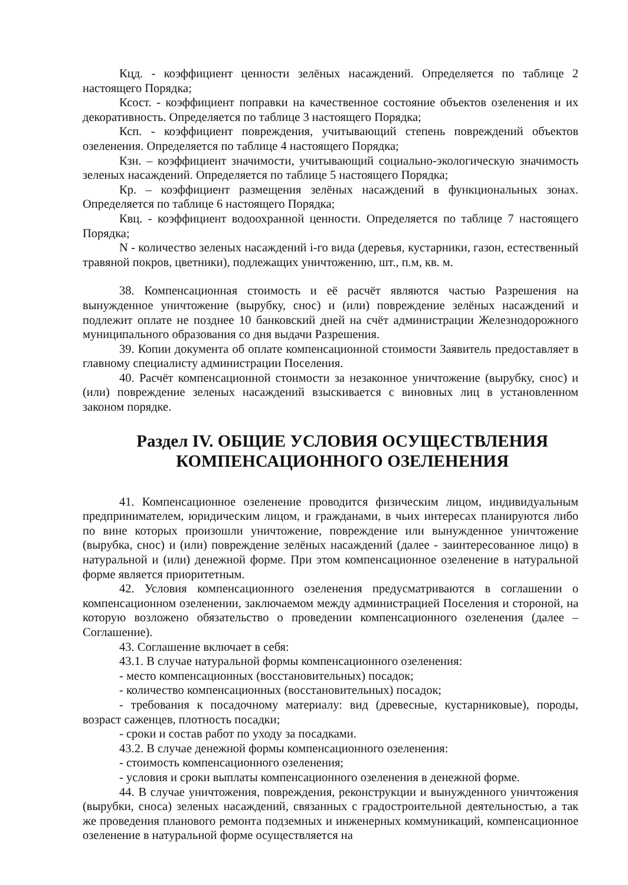Кцд. - коэффициент ценности зелёных насаждений. Определяется по таблице 2 настоящего Порядка;
Ксост. - коэффициент поправки на качественное состояние объектов озеленения и их декоративность. Определяется по таблице 3 настоящего Порядка;
Ксп. - коэффициент повреждения, учитывающий степень повреждений объектов озеленения. Определяется по таблице 4 настоящего Порядка;
Кзн. – коэффициент значимости, учитывающий социально-экологическую значимость зеленых насаждений. Определяется по таблице 5 настоящего Порядка;
Кр. – коэффициент размещения зелёных насаждений в функциональных зонах. Определяется по таблице 6 настоящего Порядка;
Квц. - коэффициент водоохранной ценности. Определяется по таблице 7 настоящего Порядка;
N - количество зеленых насаждений i-го вида (деревья, кустарники, газон, естественный травяной покров, цветники), подлежащих уничтожению, шт., п.м, кв. м.
38. Компенсационная стоимость и её расчёт являются частью Разрешения на вынужденное уничтожение (вырубку, снос) и (или) повреждение зелёных насаждений и подлежит оплате не позднее 10 банковский дней на счёт администрации Железнодорожного муниципального образования со дня выдачи Разрешения.
39. Копии документа об оплате компенсационной стоимости Заявитель предоставляет в главному специалисту администрации Поселения.
40. Расчёт компенсационной стоимости за незаконное уничтожение (вырубку, снос) и (или) повреждение зеленых насаждений взыскивается с виновных лиц в установленном законом порядке.
Раздел IV. ОБЩИЕ УСЛОВИЯ ОСУЩЕСТВЛЕНИЯ
КОМПЕНСАЦИОННОГО ОЗЕЛЕНЕНИЯ
41. Компенсационное озеленение проводится физическим лицом, индивидуальным предпринимателем, юридическим лицом, и гражданами, в чьих интересах планируются либо по вине которых произошли уничтожение, повреждение или вынужденное уничтожение (вырубка, снос) и (или) повреждение зелёных насаждений (далее - заинтересованное лицо) в натуральной и (или) денежной форме. При этом компенсационное озеленение в натуральной форме является приоритетным.
42. Условия компенсационного озеленения предусматриваются в соглашении о компенсационном озеленении, заключаемом между администрацией Поселения и стороной, на которую возложено обязательство о проведении компенсационного озеленения (далее – Соглашение).
43. Соглашение включает в себя:
43.1. В случае натуральной формы компенсационного озеленения:
- место компенсационных (восстановительных) посадок;
- количество компенсационных (восстановительных) посадок;
- требования к посадочному материалу: вид (древесные, кустарниковые), породы, возраст саженцев, плотность посадки;
- сроки и состав работ по уходу за посадками.
43.2. В случае денежной формы компенсационного озеленения:
- стоимость компенсационного озеленения;
- условия и сроки выплаты компенсационного озеленения в денежной форме.
44. В случае уничтожения, повреждения, реконструкции и вынужденного уничтожения (вырубки, сноса) зеленых насаждений, связанных с градостроительной деятельностью, а так же проведения планового ремонта подземных и инженерных коммуникаций, компенсационное озеленение в натуральной форме осуществляется на